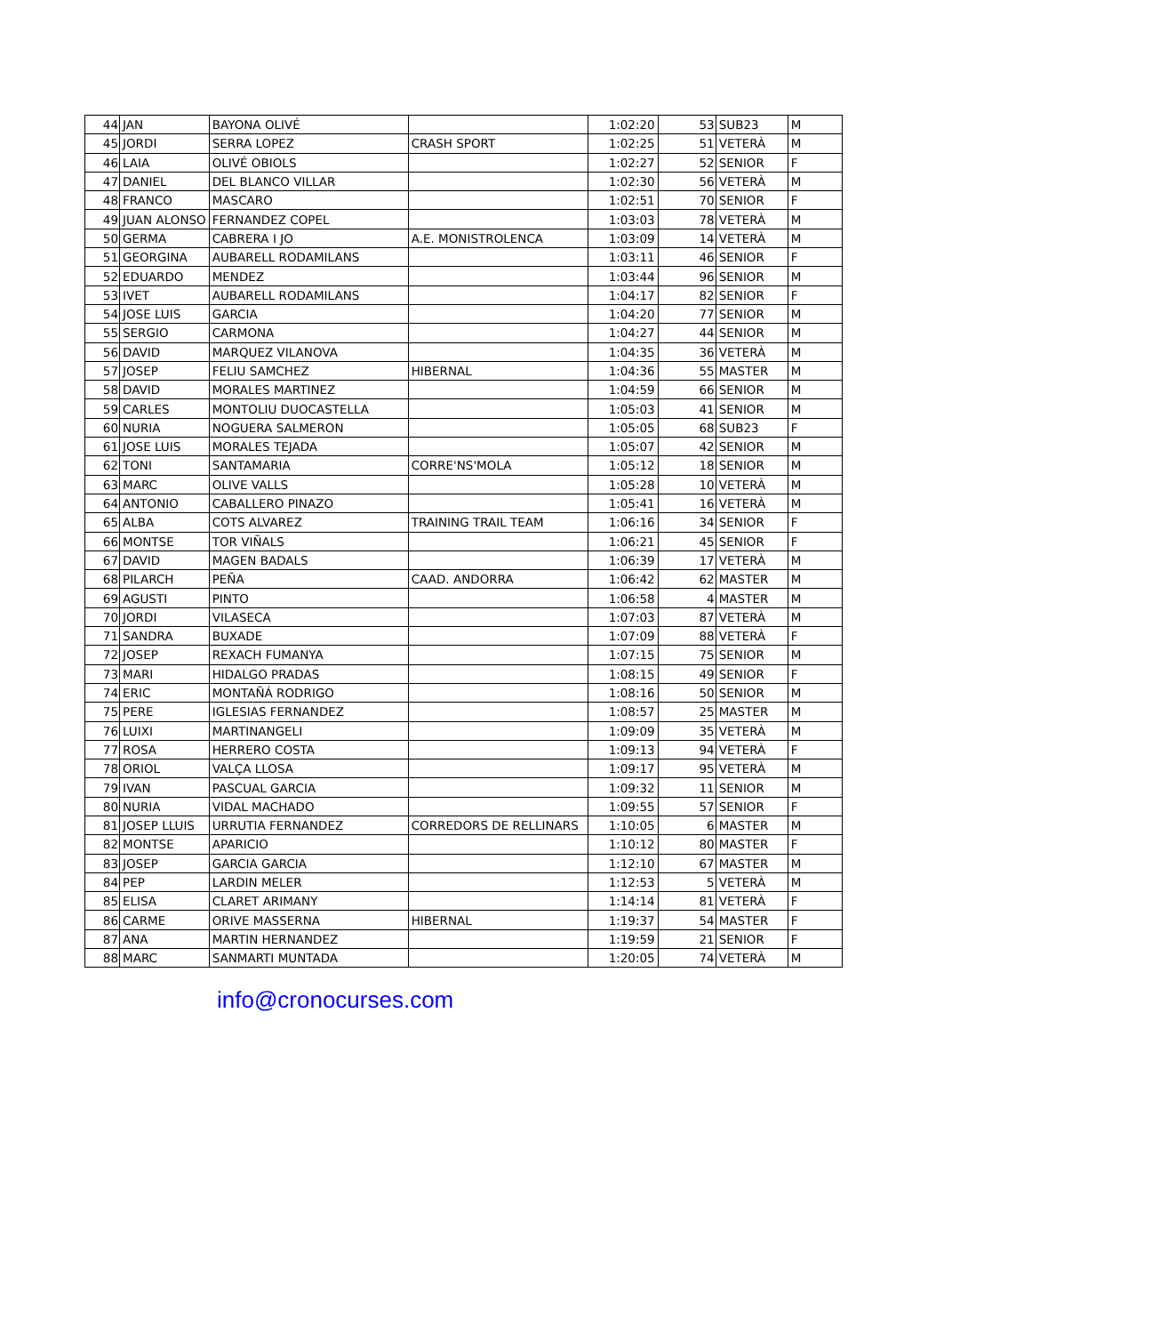| 44 | JAN | BAYONA OLIVÉ | | 1:02:20 | 53 | SUB23 | M |
| 45 | JORDI | SERRA LOPEZ | CRASH SPORT | 1:02:25 | 51 | VETERÀ | M |
| 46 | LAIA | OLIVÉ OBIOLS | | 1:02:27 | 52 | SENIOR | F |
| 47 | DANIEL | DEL BLANCO VILLAR | | 1:02:30 | 56 | VETERÀ | M |
| 48 | FRANCO | MASCARO | | 1:02:51 | 70 | SENIOR | F |
| 49 | JUAN ALONSO | FERNANDEZ COPEL | | 1:03:03 | 78 | VETERÀ | M |
| 50 | GERMA | CABRERA I JO | A.E. MONISTROLENCA | 1:03:09 | 14 | VETERÀ | M |
| 51 | GEORGINA | AUBARELL RODAMILANS | | 1:03:11 | 46 | SENIOR | F |
| 52 | EDUARDO | MENDEZ | | 1:03:44 | 96 | SENIOR | M |
| 53 | IVET | AUBARELL RODAMILANS | | 1:04:17 | 82 | SENIOR | F |
| 54 | JOSE LUIS | GARCIA | | 1:04:20 | 77 | SENIOR | M |
| 55 | SERGIO | CARMONA | | 1:04:27 | 44 | SENIOR | M |
| 56 | DAVID | MARQUEZ VILANOVA | | 1:04:35 | 36 | VETERÀ | M |
| 57 | JOSEP | FELIU SAMCHEZ | HIBERNAL | 1:04:36 | 55 | MASTER | M |
| 58 | DAVID | MORALES MARTINEZ | | 1:04:59 | 66 | SENIOR | M |
| 59 | CARLES | MONTOLIU DUOCASTELLA | | 1:05:03 | 41 | SENIOR | M |
| 60 | NURIA | NOGUERA SALMERON | | 1:05:05 | 68 | SUB23 | F |
| 61 | JOSE LUIS | MORALES TEJADA | | 1:05:07 | 42 | SENIOR | M |
| 62 | TONI | SANTAMARIA | CORRE'NS'MOLA | 1:05:12 | 18 | SENIOR | M |
| 63 | MARC | OLIVE VALLS | | 1:05:28 | 10 | VETERÀ | M |
| 64 | ANTONIO | CABALLERO PINAZO | | 1:05:41 | 16 | VETERÀ | M |
| 65 | ALBA | COTS ALVAREZ | TRAINING TRAIL TEAM | 1:06:16 | 34 | SENIOR | F |
| 66 | MONTSE | TOR VIÑALS | | 1:06:21 | 45 | SENIOR | F |
| 67 | DAVID | MAGEN BADALS | | 1:06:39 | 17 | VETERÀ | M |
| 68 | PILARCH | PEÑA | CAAD. ANDORRA | 1:06:42 | 62 | MASTER | M |
| 69 | AGUSTI | PINTO | | 1:06:58 | 4 | MASTER | M |
| 70 | JORDI | VILASECA | | 1:07:03 | 87 | VETERÀ | M |
| 71 | SANDRA | BUXADE | | 1:07:09 | 88 | VETERÀ | F |
| 72 | JOSEP | REXACH FUMANYA | | 1:07:15 | 75 | SENIOR | M |
| 73 | MARI | HIDALGO PRADAS | | 1:08:15 | 49 | SENIOR | F |
| 74 | ERIC | MONTAÑÁ RODRIGO | | 1:08:16 | 50 | SENIOR | M |
| 75 | PERE | IGLESIAS FERNANDEZ | | 1:08:57 | 25 | MASTER | M |
| 76 | LUIXI | MARTINANGELI | | 1:09:09 | 35 | VETERÀ | M |
| 77 | ROSA | HERRERO COSTA | | 1:09:13 | 94 | VETERÀ | F |
| 78 | ORIOL | VALÇA LLOSA | | 1:09:17 | 95 | VETERÀ | M |
| 79 | IVAN | PASCUAL GARCIA | | 1:09:32 | 11 | SENIOR | M |
| 80 | NURIA | VIDAL MACHADO | | 1:09:55 | 57 | SENIOR | F |
| 81 | JOSEP LLUIS | URRUTIA FERNANDEZ | CORREDORS DE RELLINARS | 1:10:05 | 6 | MASTER | M |
| 82 | MONTSE | APARICIO | | 1:10:12 | 80 | MASTER | F |
| 83 | JOSEP | GARCIA GARCIA | | 1:12:10 | 67 | MASTER | M |
| 84 | PEP | LARDIN MELER | | 1:12:53 | 5 | VETERÀ | M |
| 85 | ELISA | CLARET ARIMANY | | 1:14:14 | 81 | VETERÀ | F |
| 86 | CARME | ORIVE MASSERNA | HIBERNAL | 1:19:37 | 54 | MASTER | F |
| 87 | ANA | MARTIN HERNANDEZ | | 1:19:59 | 21 | SENIOR | F |
| 88 | MARC | SANMARTI MUNTADA | | 1:20:05 | 74 | VETERÀ | M |
info@cronocurses.com